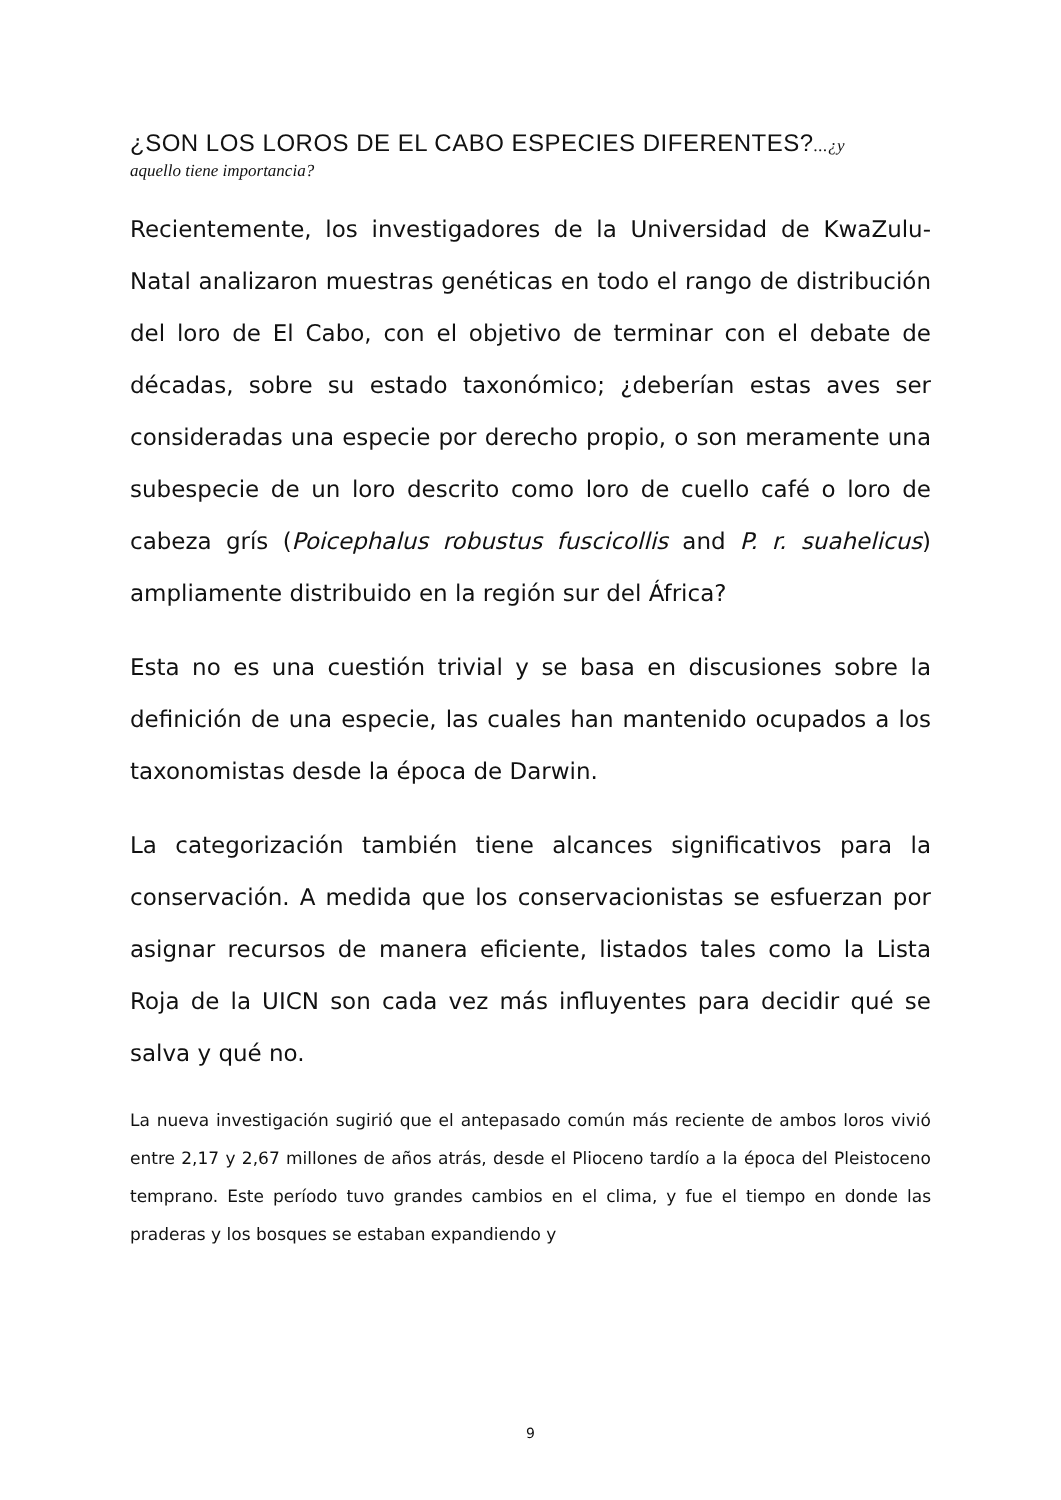¿SON LOS LOROS DE EL CABO ESPECIES DIFERENTES?...¿y
aquello tiene importancia?
Recientemente, los investigadores de la Universidad de KwaZulu-Natal analizaron muestras genéticas en todo el rango de distribución del loro de El Cabo, con el objetivo de terminar con el debate de décadas, sobre su estado taxonómico; ¿deberían estas aves ser consideradas una especie por derecho propio, o son meramente una subespecie de un loro descrito como loro de cuello café o loro de cabeza grís (Poicephalus robustus fuscicollis and P. r. suahelicus) ampliamente distribuido en la región sur del África?
Esta no es una cuestión trivial y se basa en discusiones sobre la definición de una especie, las cuales han mantenido ocupados a los taxonomistas desde la época de Darwin.
La categorización también tiene alcances significativos para la conservación. A medida que los conservacionistas se esfuerzan por asignar recursos de manera eficiente, listados tales como la Lista Roja de la UICN son cada vez más influyentes para decidir qué se salva y qué no.
La nueva investigación sugirió que el antepasado común más reciente de ambos loros vivió entre 2,17 y 2,67 millones de años atrás, desde el Plioceno tardío a la época del Pleistoceno temprano. Este período tuvo grandes cambios en el clima, y fue el tiempo en donde las praderas y los bosques se estaban expandiendo y
9